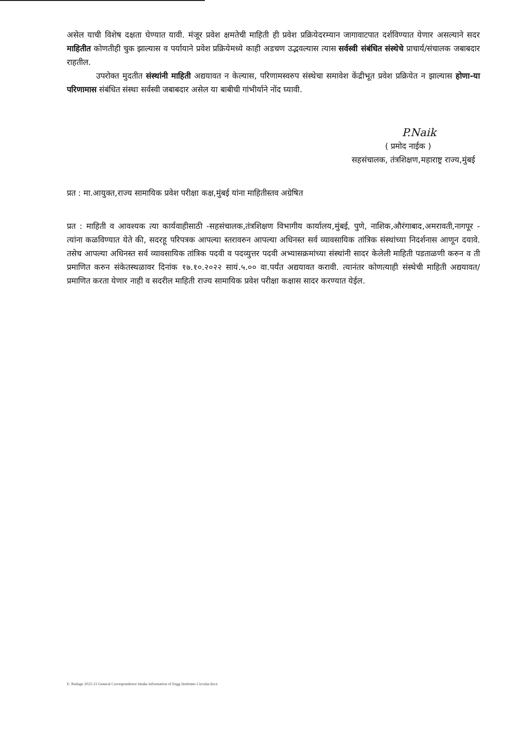असेल याची विशेष दक्षता घेण्यात यावी. मंजूर प्रवेश क्षमतेची माहिती ही प्रवेश प्रक्रियेदरम्यान जागावाटपात दर्शविण्यात येणार असल्याने सदर माहितीत कोणतीही चुक झाल्यास व पर्यायाने प्रवेश प्रक्रियेमध्ये काही अडचण उद्भवल्यास त्यास सर्वस्वी संबंधित संस्थेचे प्राचार्य/संचालक जबाबदार राहतील.
उपरोक्त मुदतीत संस्थांनी माहिती अद्ययावत न केल्यास, परिणामस्वरुप संस्थेचा समावेश केंद्रीभूत प्रवेश प्रक्रियेत न झाल्यास होणा-या परिणामास संबंधित संस्था सर्वस्वी जबाबदार असेल या बाबीची गांभीर्याने नोंद घ्यावी.
P.Naik
( प्रमोद नाईक )
सहसंचालक, तंत्रशिक्षण,महाराष्ट्र राज्य,मुंबई
प्रत : मा.आयुक्त,राज्य सामायिक प्रवेश परीक्षा कक्ष,मुंबई यांना माहितीस्तव अग्रेषित
प्रत : माहिती व आवश्यक त्या कार्यवाहीसाठी -सहसंचालक,तंत्रशिक्षण विभागीय कार्यालय,मुंबई, पुणे, नाशिक,औरंगाबाद,अमरावती,नागपूर - त्यांना कळविण्यात येते की, सदरहू परिपत्रक आपल्या स्तरावरुन आपल्या अधिनस्त सर्व व्यावसायिक तांत्रिक संस्थांच्या निदर्शनास आणून दयावे. तसेच आपल्या अधिनस्त सर्व व्यावसायिक तांत्रिक पदवी व पदव्युत्तर पदवी अभ्यासक्रमांच्या संस्थांनी सादर केलेली माहिती पडताळणी करुन व ती प्रमाणित करुन संकेतस्थळावर दिनांक १७.१०.२०२२ सायं.५.०० वा.पर्यंत अद्ययावत करावी. त्यानंतर कोणत्याही संस्थेची माहिती अद्ययावत/प्रमाणित करता येणार नाही व सदरील माहिती राज्य सामायिक प्रवेश परीक्षा कक्षास सादर करण्यात येईल.
E: Budage 2022-23 General Correspondence Intake information of Engg Institutes Circular.docx